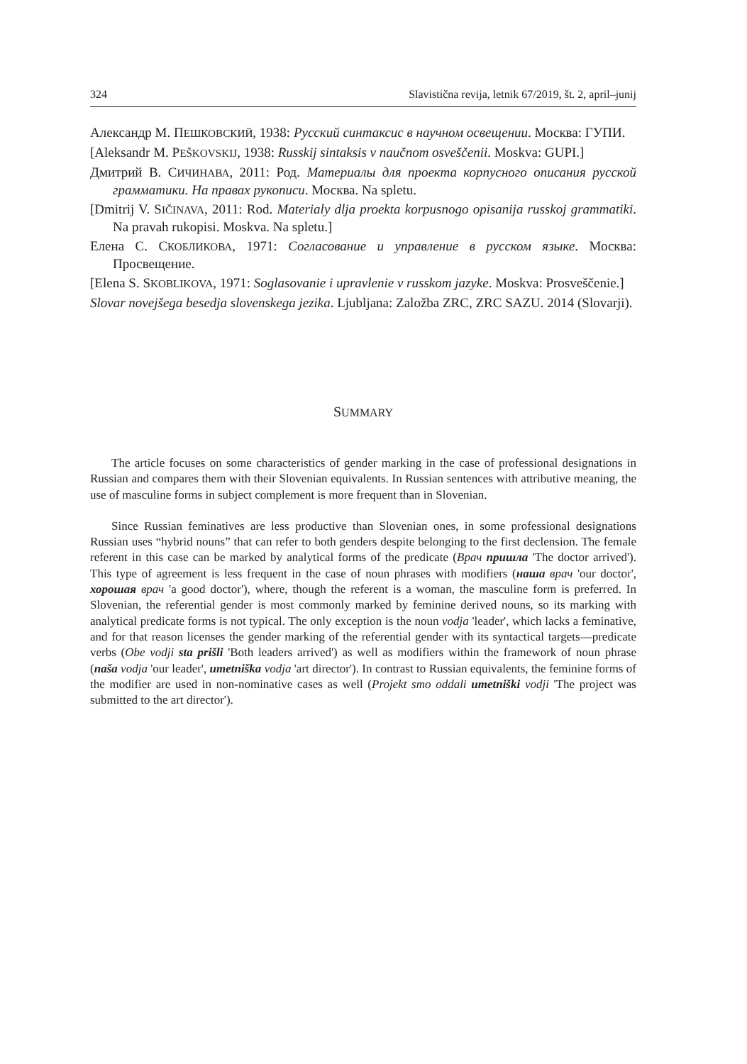324 Slavistična revija, letnik 67/2019, št. 2, april–junij
Александр М. ПЕШКОВСКИЙ, 1938: Русский синтаксис в научном освещении. Москва: ГУПИ.
[Aleksandr M. PEŠKOVSKIJ, 1938: Russkij sintaksis v naučnom osveščenii. Moskva: GUPI.]
Дмитрий В. СИЧИНАВА, 2011: Род. Материалы для проекта корпусного описания русской грамматики. На правах рукописи. Москва. Na spletu.
[Dmitrij V. SIČINAVA, 2011: Rod. Materialy dlja proekta korpusnogo opisanija russkoj grammatiki. Na pravah rukopisi. Moskva. Na spletu.]
Елена С. СКОБЛИКОВА, 1971: Согласование и управление в русском языке. Москва: Просвещение.
[Elena S. SKOBLIKOVA, 1971: Soglasovanie i upravlenie v russkom jazyke. Moskva: Prosveščenie.]
Slovar novejšega besedja slovenskega jezika. Ljubljana: Založba ZRC, ZRC SAZU. 2014 (Slovarji).
SUMMARY
The article focuses on some characteristics of gender marking in the case of professional designations in Russian and compares them with their Slovenian equivalents. In Russian sentences with attributive meaning, the use of masculine forms in subject complement is more frequent than in Slovenian.
Since Russian feminatives are less productive than Slovenian ones, in some professional designations Russian uses “hybrid nouns” that can refer to both genders despite belonging to the first declension. The female referent in this case can be marked by analytical forms of the predicate (Врач пришла 'The doctor arrived'). This type of agreement is less frequent in the case of noun phrases with modifiers (наша врач 'our doctor', хорошая врач 'a good doctor'), where, though the referent is a woman, the masculine form is preferred. In Slovenian, the referential gender is most commonly marked by feminine derived nouns, so its marking with analytical predicate forms is not typical. The only exception is the noun vodja 'leader', which lacks a feminative, and for that reason licenses the gender marking of the referential gender with its syntactical targets—predicate verbs (Obe vodji sta prišli 'Both leaders arrived') as well as modifiers within the framework of noun phrase (naša vodja 'our leader', umetniška vodja 'art director'). In contrast to Russian equivalents, the feminine forms of the modifier are used in non-nominative cases as well (Projekt smo oddali umetniški vodji 'The project was submitted to the art director').